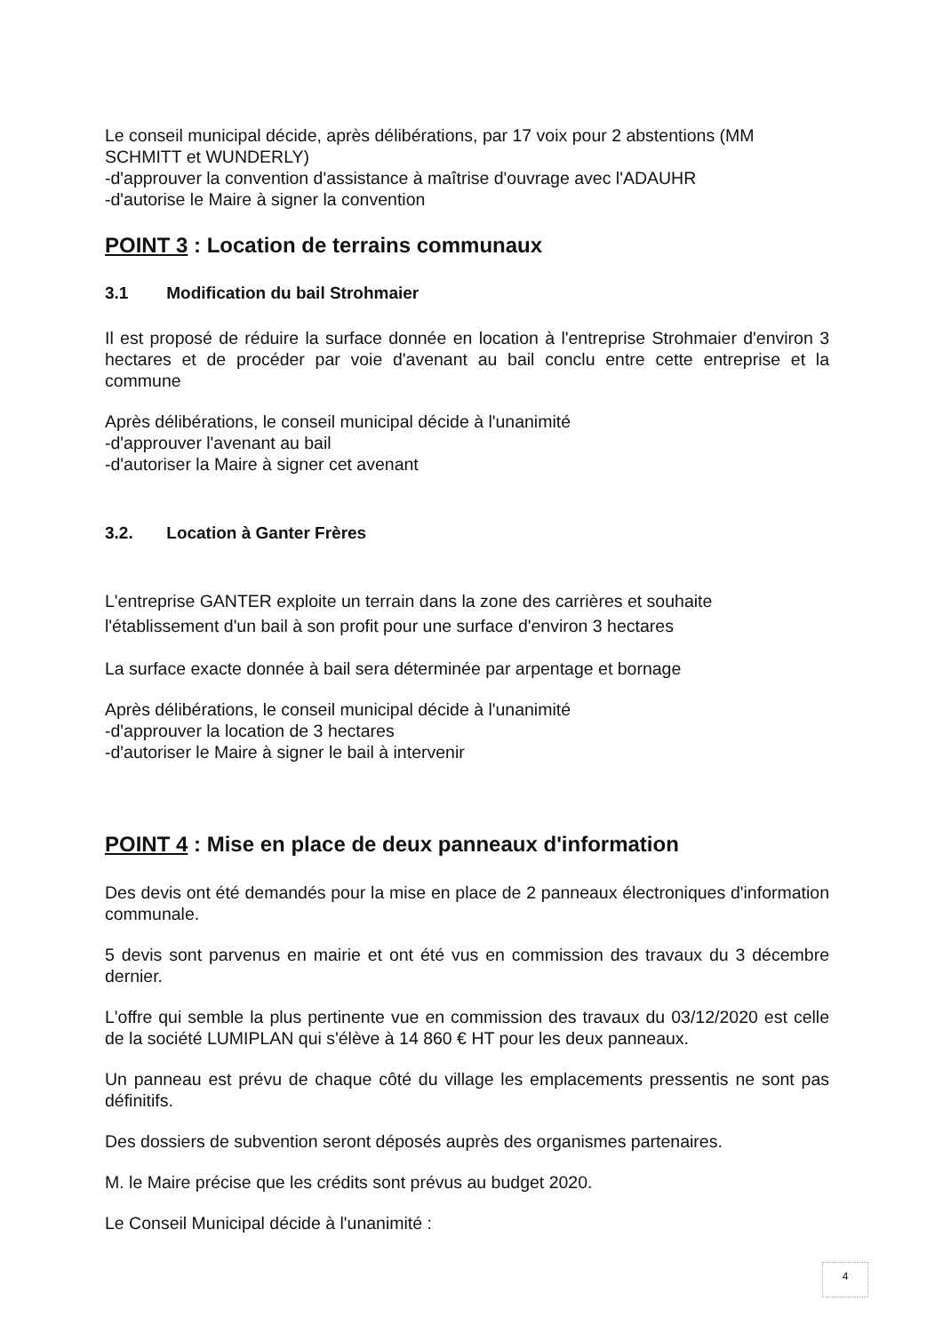Le conseil municipal décide, après délibérations, par 17 voix pour 2 abstentions (MM SCHMITT et WUNDERLY)
-d'approuver la convention d'assistance à maîtrise d'ouvrage avec l'ADAUHR
-d'autorise le Maire à signer la convention
POINT 3 : Location de terrains communaux
3.1 Modification du bail Strohmaier
Il est proposé de réduire la surface donnée en location à l'entreprise Strohmaier d'environ 3 hectares et de procéder par voie d'avenant au bail conclu entre cette entreprise et la commune
Après délibérations, le conseil municipal décide à l'unanimité
-d'approuver l'avenant au bail
-d'autoriser la Maire à signer cet avenant
3.2. Location à Ganter Frères
L'entreprise GANTER exploite un terrain dans la zone des carrières et souhaite l'établissement d'un bail à son profit pour une surface d'environ 3 hectares
La surface exacte donnée à bail sera déterminée par arpentage et bornage
Après délibérations, le conseil municipal décide à l'unanimité
-d'approuver la location de 3 hectares
-d'autoriser le Maire à signer le bail à intervenir
POINT 4 : Mise en place de deux panneaux d'information
Des devis ont été demandés pour la mise en place de 2 panneaux électroniques d'information communale.
5 devis sont parvenus en mairie et ont été vus en commission des travaux du 3 décembre dernier.
L'offre qui semble la plus pertinente vue en commission des travaux du 03/12/2020 est celle de la société LUMIPLAN qui s'élève à 14 860 € HT pour les deux panneaux.
Un panneau est prévu de chaque côté du village les emplacements pressentis ne sont pas définitifs.
Des dossiers de subvention seront déposés auprès des organismes partenaires.
M. le Maire précise que les crédits sont prévus au budget 2020.
Le Conseil Municipal décide à l'unanimité :
4